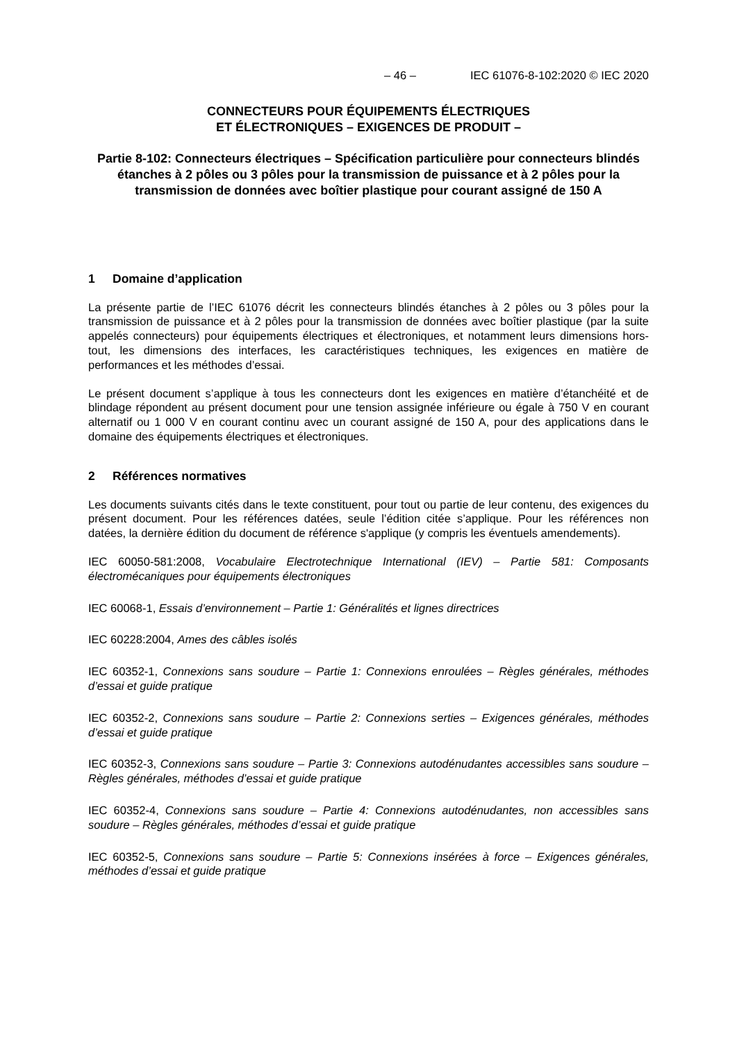– 46 – IEC 61076-8-102:2020 © IEC 2020
CONNECTEURS POUR ÉQUIPEMENTS ÉLECTRIQUES
ET ÉLECTRONIQUES – EXIGENCES DE PRODUIT –
Partie 8-102: Connecteurs électriques – Spécification particulière pour connecteurs blindés étanches à 2 pôles ou 3 pôles pour la transmission de puissance et à 2 pôles pour la transmission de données avec boîtier plastique pour courant assigné de 150 A
1 Domaine d’application
La présente partie de l’IEC 61076 décrit les connecteurs blindés étanches à 2 pôles ou 3 pôles pour la transmission de puissance et à 2 pôles pour la transmission de données avec boîtier plastique (par la suite appelés connecteurs) pour équipements électriques et électroniques, et notamment leurs dimensions hors-tout, les dimensions des interfaces, les caractéristiques techniques, les exigences en matière de performances et les méthodes d’essai.
Le présent document s’applique à tous les connecteurs dont les exigences en matière d’étanchéité et de blindage répondent au présent document pour une tension assignée inférieure ou égale à 750 V en courant alternatif ou 1 000 V en courant continu avec un courant assigné de 150 A, pour des applications dans le domaine des équipements électriques et électroniques.
2 Références normatives
Les documents suivants cités dans le texte constituent, pour tout ou partie de leur contenu, des exigences du présent document. Pour les références datées, seule l’édition citée s’applique. Pour les références non datées, la dernière édition du document de référence s'applique (y compris les éventuels amendements).
IEC 60050-581:2008, Vocabulaire Electrotechnique International (IEV) – Partie 581: Composants électromécaniques pour équipements électroniques
IEC 60068-1, Essais d’environnement – Partie 1: Généralités et lignes directrices
IEC 60228:2004, Ames des câbles isolés
IEC 60352-1, Connexions sans soudure – Partie 1: Connexions enroulées – Règles générales, méthodes d’essai et guide pratique
IEC 60352-2, Connexions sans soudure – Partie 2: Connexions serties – Exigences générales, méthodes d’essai et guide pratique
IEC 60352-3, Connexions sans soudure – Partie 3: Connexions autodénudantes accessibles sans soudure – Règles générales, méthodes d’essai et guide pratique
IEC 60352-4, Connexions sans soudure – Partie 4: Connexions autodénudantes, non accessibles sans soudure – Règles générales, méthodes d’essai et guide pratique
IEC 60352-5, Connexions sans soudure – Partie 5: Connexions insérées à force – Exigences générales, méthodes d’essai et guide pratique